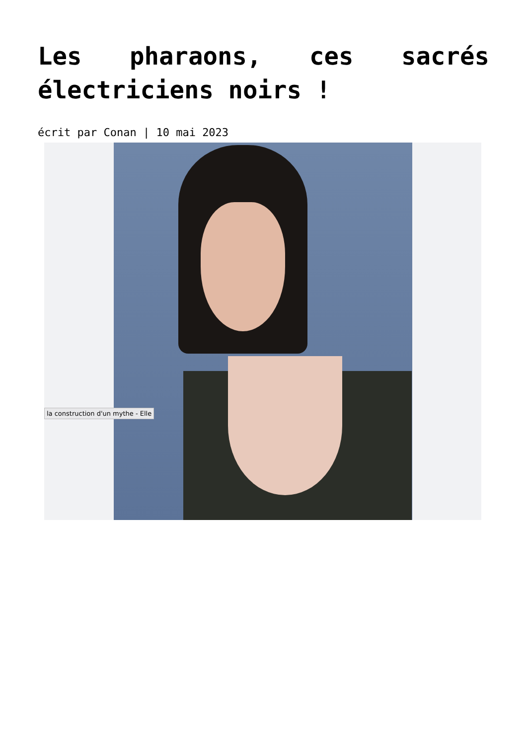Les pharaons, ces sacrés électriciens noirs !
écrit par Conan | 10 mai 2023
la construction d'un mythe - Elle